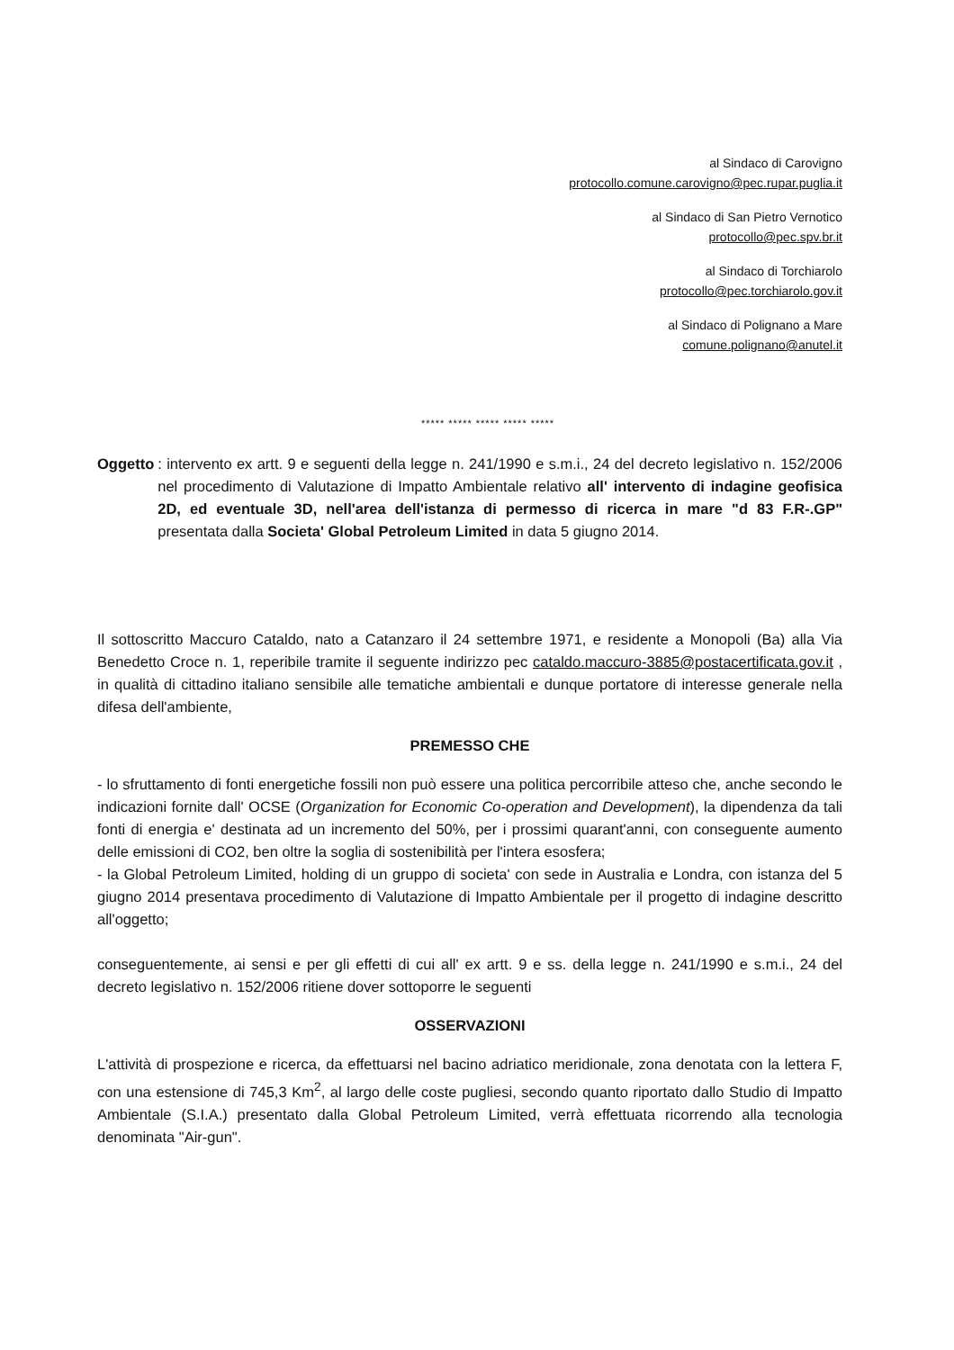al Sindaco di Carovigno
protocollo.comune.carovigno@pec.rupar.puglia.it
al Sindaco di San Pietro Vernotico
protocollo@pec.spv.br.it
al Sindaco di Torchiarolo
protocollo@pec.torchiarolo.gov.it
al Sindaco di Polignano a Mare
comune.polignano@anutel.it
***** ***** ***** ***** *****
Oggetto: intervento ex artt. 9 e seguenti della legge n. 241/1990 e s.m.i., 24 del decreto legislativo n. 152/2006 nel procedimento di Valutazione di Impatto Ambientale relativo all' intervento di indagine geofisica 2D, ed eventuale 3D, nell'area dell'istanza di permesso di ricerca in mare "d 83 F.R-.GP" presentata dalla Societa' Global Petroleum Limited in data 5 giugno 2014.
Il sottoscritto Maccuro Cataldo, nato a Catanzaro il 24 settembre 1971, e residente a Monopoli (Ba) alla Via Benedetto Croce n. 1, reperibile tramite il seguente indirizzo pec cataldo.maccuro-3885@postacertificata.gov.it , in qualità di cittadino italiano sensibile alle tematiche ambientali e dunque portatore di interesse generale nella difesa dell'ambiente,
PREMESSO CHE
- lo sfruttamento di fonti energetiche fossili non può essere una politica percorribile atteso che, anche secondo le indicazioni fornite dall' OCSE (Organization for Economic Co-operation and Development), la dipendenza da tali fonti di energia e' destinata ad un incremento del 50%, per i prossimi quarant'anni, con conseguente aumento delle emissioni di CO2, ben oltre la soglia di sostenibilità per l'intera esosfera;
- la Global Petroleum Limited, holding di un gruppo di societa' con sede in Australia e Londra, con istanza del 5 giugno 2014 presentava procedimento di Valutazione di Impatto Ambientale per il progetto di indagine descritto all'oggetto;
conseguentemente, ai sensi e per gli effetti di cui all' ex artt. 9 e ss. della legge n. 241/1990 e s.m.i., 24 del decreto legislativo n. 152/2006 ritiene dover sottoporre le seguenti
OSSERVAZIONI
L'attività di prospezione e ricerca, da effettuarsi nel bacino adriatico meridionale, zona denotata con la lettera F, con una estensione di 745,3 Km<sup>2</sup>, al largo delle coste pugliesi, secondo quanto riportato dallo Studio di Impatto Ambientale (S.I.A.) presentato dalla Global Petroleum Limited, verrà effettuata ricorrendo alla tecnologia denominata "Air-gun".